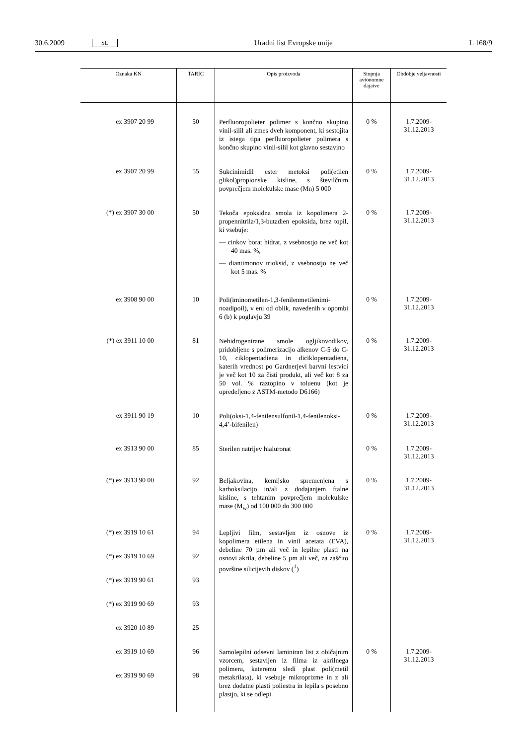30.6.2009 SL Uradni list Evropske unije L 168/9
| Oznaka KN | TARIC | Opis proizvoda | Stopnja avtonomne dajatve | Obdobje veljavnosti |
| --- | --- | --- | --- | --- |
| ex 3907 20 99 | 50 | Perfluoropolieter polimer s končno skupino vinil-silil ali zmes dveh komponent, ki sestojita iz istega tipa perfluoropolieter polimera s končno skupino vinil-silil kot glavno sestavino | 0 % | 1.7.2009-31.12.2013 |
| ex 3907 20 99 | 55 | Sukcinimidil ester metoksi poli(etilen glikol)propionske kisline, s številčnim povprečjem molekulske mase (Mn) 5 000 | 0 % | 1.7.2009-31.12.2013 |
| (*) ex 3907 30 00 | 50 | Tekoča epoksidna smola iz kopolimera 2-propennitrila/1,3-butadien epoksida, brez topil, ki vsebuje: — cinkov borat hidrat, z vsebnostjo ne več kot 40 mas. %, — diantimonov trioksid, z vsebnostjo ne več kot 5 mas. % | 0 % | 1.7.2009-31.12.2013 |
| ex 3908 90 00 | 10 | Poli(iminometilen-1,3-fenilenmetilenimi-noadipoil), v eni od oblik, navedenih v opombi 6 (b) k poglavju 39 | 0 % | 1.7.2009-31.12.2013 |
| (*) ex 3911 10 00 | 81 | Nehidrogenirane smole ogljikovodikov, pridobljene s polimerizacijo alkenov C-5 do C-10, ciklopentadiena in diciklopentadiena, katerih vrednost po Gardnerjevi barvni lestvici je več kot 10 za čisti produkt, ali več kot 8 za 50 vol. % raztopino v toluenu (kot je opredeljeno z ASTM-metodo D6166) | 0 % | 1.7.2009-31.12.2013 |
| ex 3911 90 19 | 10 | Poli(oksi-1,4-fenilensulfonil-1,4-fenilenoksi-4,4’-bifenilen) | 0 % | 1.7.2009-31.12.2013 |
| ex 3913 90 00 | 85 | Sterilen natrijev hialuronat | 0 % | 1.7.2009-31.12.2013 |
| (*) ex 3913 90 00 | 92 | Beljakovina, kemijsko spremenjena s karboksilacijo in/ali z dodajanjem ftalne kisline, s tehtanim povprečjem molekulske mase (M<sub>w</sub>) od 100 000 do 300 000 | 0 % | 1.7.2009-31.12.2013 |
| (*) ex 3919 10 61 (*) ex 3919 10 69 (*) ex 3919 90 61 (*) ex 3919 90 69 ex 3920 10 89 | 94 92 93 93 25 | Lepljivi film, sestavljen iz osnove iz kopolimera etilena in vinil acetata (EVA), debeline 70 µm ali več in lepilne plasti na osnovi akrila, debeline 5 µm ali več, za zaščito površine silicijevih diskov (<sup>1</sup>) | 0 % | 1.7.2009-31.12.2013 |
| ex 3919 10 69 ex 3919 90 69 | 96 98 | Samolepilni odsevni laminiran list z običajnim vzorcem, sestavljen iz filma iz akrilnega polimera, kateremu sledi plast poli(metil metakrilata), ki vsebuje mikroprizme in z ali brez dodatne plasti poliestra in lepila s posebno plastjo, ki se odlepi | 0 % | 1.7.2009-31.12.2013 |